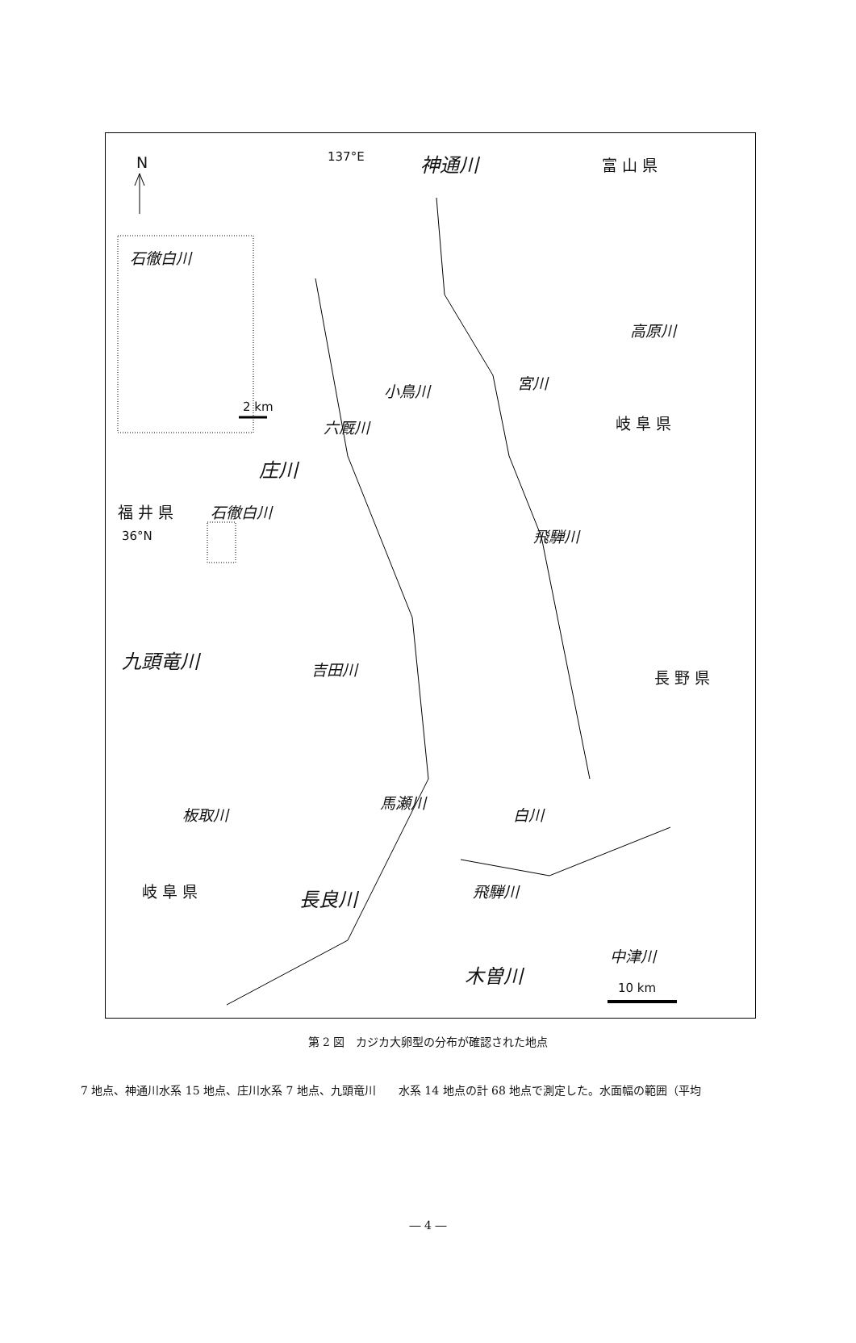N 137°E 神通川 富 山 県
石徹白川
2 km
高原川
小鳥川 宮川
六厩川 岐 阜 県
庄川
福 井 県 石徹白川
36°N 飛騨川
九頭竜川 吉田川 長 野 県
馬瀬川
板取川 白川
飛騨川
岐 阜 県 長良川
中津川
木曽川
10 km
第 2 図　カジカ大卵型の分布が確認された地点
7 地点、神通川水系 15 地点、庄川水系 7 地点、九頭竜川　　水系 14 地点の計 68 地点で測定した。水面幅の範囲（平均
― 4 ―